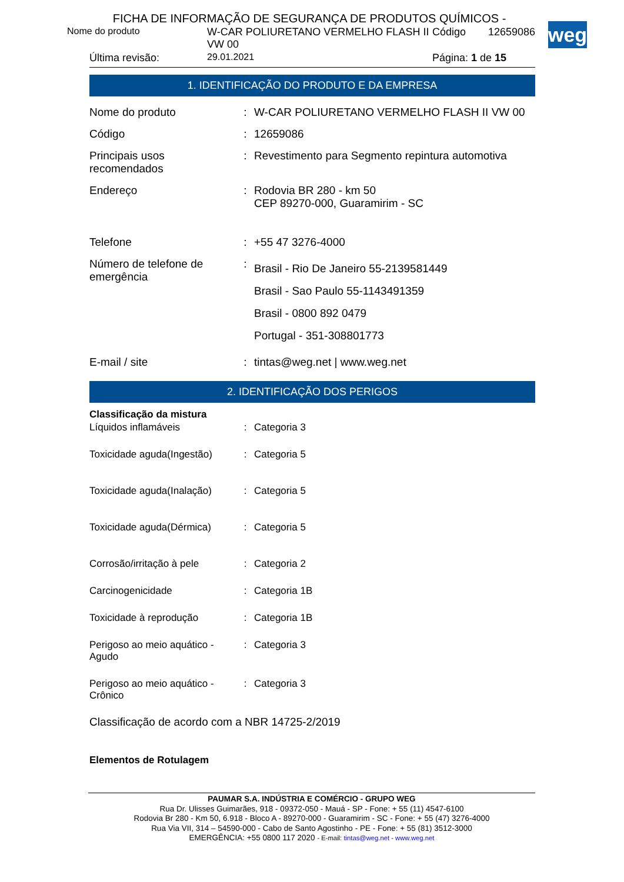weg
FICHA DE INFORMAÇÃO DE SEGURANÇA DE PRODUTOS QUÍMICOS -
| Nome do produto | W-CAR POLIURETANO VERMELHO FLASH II VW 00 | Código | 12659086 |
| Última revisão: | 29.01.2021 | Página: 1 de 15 | |
1. IDENTIFICAÇÃO DO PRODUTO E DA EMPRESA
| Nome do produto | : | W-CAR POLIURETANO VERMELHO FLASH II VW 00 |
| Código | : | 12659086 |
| Principais usos recomendados | : | Revestimento para Segmento repintura automotiva |
| Endereço | : | Rodovia BR 280 - km 50 CEP 89270-000, Guaramirim - SC |
| Telefone | : | +55 47 3276-4000 |
| Número de telefone de emergência | : | Brasil - Rio De Janeiro 55-2139581449 Brasil - Sao Paulo 55-1143491359 Brasil - 0800 892 0479 Portugal - 351-308801773 |
| E-mail / site | : | tintas@weg.net / www.weg.net |
2. IDENTIFICAÇÃO DOS PERIGOS
Classificação da mistura
| Líquidos inflamáveis | : | Categoria 3 |
| Toxicidade aguda(Ingestão) | : | Categoria 5 |
| Toxicidade aguda(Inalação) | : | Categoria 5 |
| Toxicidade aguda(Dérmica) | : | Categoria 5 |
| Corrosão/irritação à pele | : | Categoria 2 |
| Carcinogenicidade | : | Categoria 1B |
| Toxicidade à reprodução | : | Categoria 1B |
| Perigoso ao meio aquático - Agudo | : | Categoria 3 |
| Perigoso ao meio aquático - Crônico | : | Categoria 3 |
Classificação de acordo com a NBR 14725-2/2019
Elementos de Rotulagem
PAUMAR S.A. INDÚSTRIA E COMÉRCIO - GRUPO WEG
Rua Dr. Ulisses Guimarães, 918 - 09372-050 - Mauá - SP - Fone: + 55 (11) 4547-6100
Rodovia Br 280 - Km 50, 6.918 - Bloco A - 89270-000 - Guaramirim - SC - Fone: + 55 (47) 3276-4000
Rua Via VII, 314 – 54590-000 - Cabo de Santo Agostinho - PE - Fone: + 55 (81) 3512-3000
EMERGÊNCIA: +55 0800 117 2020 - E-mail: tintas@weg.net - www.weg.net